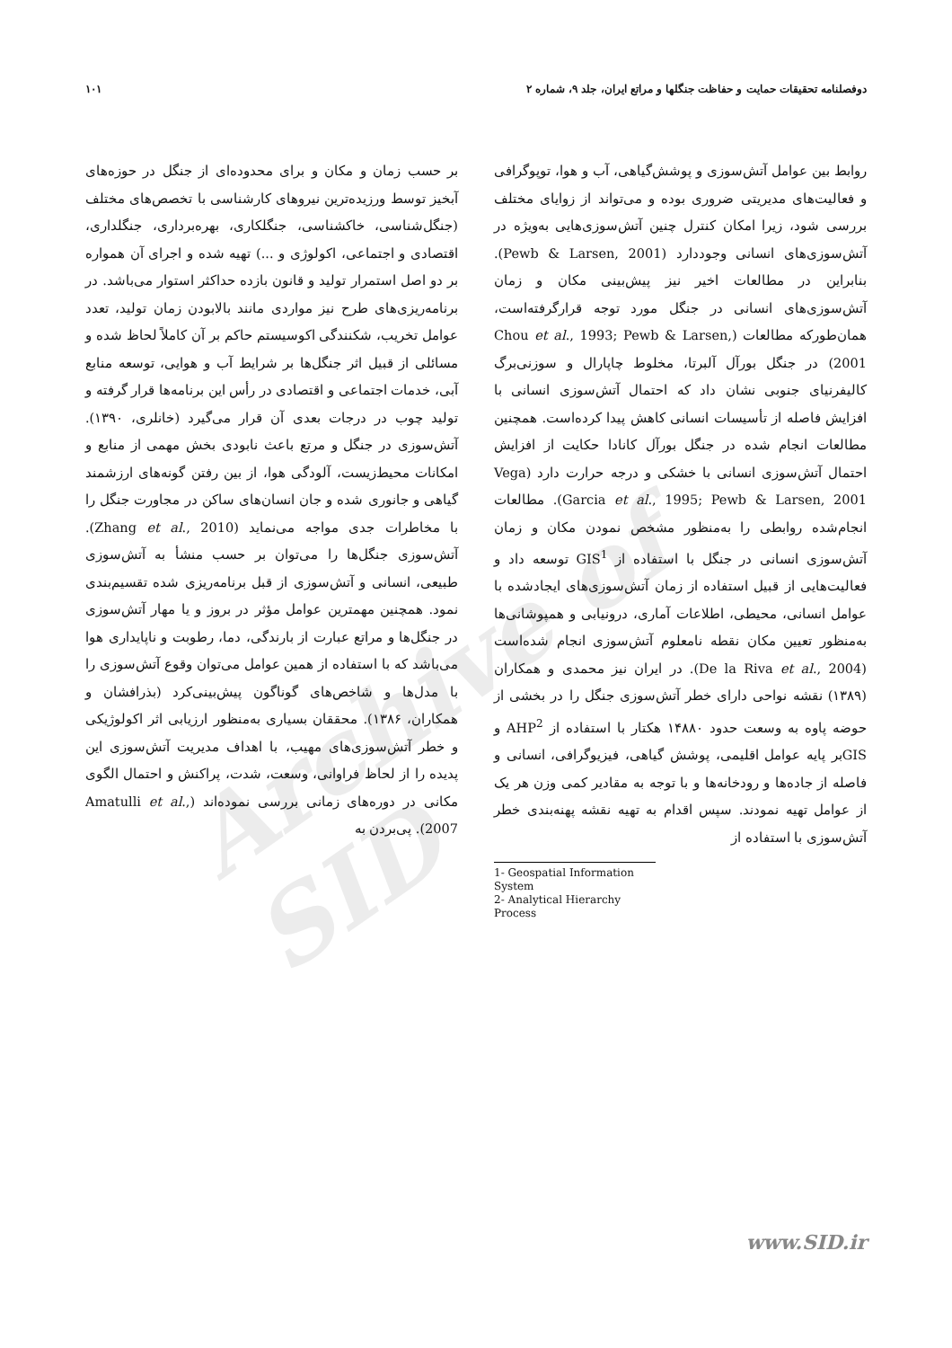دوفصلنامه تحقیقات حمایت و حفاظت جنگلها و مراتع ایران، جلد ۹، شماره ۲ ۱۰۱
Archive of SID
بر حسب زمان و مکان و برای محدوده‌ای از جنگل در حوزه‌های آبخیز توسط ورزیده‌ترین نیروهای کارشناسی با تخصص‌های مختلف (جنگل‌شناسی، خاکشناسی، جنگلکاری، بهره‌برداری، جنگلداری، اقتصادی و اجتماعی، اکولوژی و ...) تهیه شده و اجرای آن همواره بر دو اصل استمرار تولید و قانون بازده حداکثر استوار می‌باشد. در برنامه‌ریزی‌های طرح نیز مواردی مانند بالابودن زمان تولید، تعدد عوامل تخریب، شکنندگی اکوسیستم حاکم بر آن کاملاً لحاظ شده و مسائلی از قبیل اثر جنگل‌ها بر شرایط آب و هوایی، توسعه منابع آبی، خدمات اجتماعی و اقتصادی در رأس این برنامه‌ها قرار گرفته و تولید چوب در درجات بعدی آن قرار می‌گیرد (خانلری، ۱۳۹۰). آتش‌سوزی در جنگل و مرتع باعث نابودی بخش مهمی از منابع و امکانات محیط‌زیست، آلودگی هوا، از بین رفتن گونه‌های ارزشمند گیاهی و جانوری شده و جان انسان‌های ساکن در مجاورت جنگل را با مخاطرات جدی مواجه می‌نماید (Zhang et al., 2010). آتش‌سوزی جنگل‌ها را می‌توان بر حسب منشأ به آتش‌سوزی طبیعی، انسانی و آتش‌سوزی از قبل برنامه‌ریزی شده تقسیم‌بندی نمود. همچنین مهمترین عوامل مؤثر در بروز و یا مهار آتش‌سوزی در جنگل‌ها و مراتع عبارت از بارندگی، دما، رطوبت و ناپایداری هوا می‌باشد که با استفاده از همین عوامل می‌توان وقوع آتش‌سوزی را با مدل‌ها و شاخص‌های گوناگون پیش‌بینی‌کرد (بذرافشان و همکاران، ۱۳۸۶). محققان بسیاری به‌منظور ارزیابی اثر اکولوژیکی و خطر آتش‌سوزی‌های مهیب، با اهداف مدیریت آتش‌سوزی این پدیده را از لحاظ فراوانی، وسعت، شدت، پراکنش و احتمال الگوی مکانی در دوره‌های زمانی بررسی نموده‌اند (Amatulli et al., 2007). پی‌بردن به
روابط بین عوامل آتش‌سوزی و پوشش‌گیاهی، آب و هوا، توپوگرافی و فعالیت‌های مدیریتی ضروری بوده و می‌تواند از زوایای مختلف بررسی شود، زیرا امکان کنترل چنین آتش‌سوزی‌هایی به‌ویژه در آتش‌سوزی‌های انسانی وجوددارد (Pewb & Larsen, 2001). بنابراین در مطالعات اخیر نیز پیش‌بینی مکان و زمان آتش‌سوزی‌های انسانی در جنگل مورد توجه قرارگرفته‌است، همان‌طورکه مطالعات (Chou et al., 1993; Pewb & Larsen, 2001) در جنگل بورآل آلبرتا، مخلوط چاپارال و سوزنی‌برگ کالیفرنیای جنوبی نشان داد که احتمال آتش‌سوزی انسانی با افزایش فاصله از تأسیسات انسانی کاهش پیدا کرده‌است. همچنین مطالعات انجام شده در جنگل بورآل کانادا حکایت از افزایش احتمال آتش‌سوزی انسانی با خشکی و درجه حرارت دارد (Vega Garcia et al., 1995; Pewb & Larsen, 2001). مطالعات انجام‌شده روابطی را به‌منظور مشخص نمودن مکان و زمان آتش‌سوزی انسانی در جنگل با استفاده از GIS<sup>1</sup> توسعه داد و فعالیت‌هایی از قبیل استفاده از زمان آتش‌سوزی‌های ایجادشده با عوامل انسانی، محیطی، اطلاعات آماری، درونیابی و همپوشانی‌ها به‌منظور تعیین مکان نقطه نامعلوم آتش‌سوزی انجام شده‌است (De la Riva et al., 2004). در ایران نیز محمدی و همکاران (۱۳۸۹) نقشه نواحی دارای خطر آتش‌سوزی جنگل را در بخشی از حوضه پاوه به وسعت حدود ۱۴۸۸۰ هکتار با استفاده از AHP<sup>2</sup> و GISبر پایه عوامل اقلیمی، پوشش گیاهی، فیزیوگرافی، انسانی و فاصله از جاده‌ها و رودخانه‌ها و با توجه به مقادیر کمی وزن هر یک از عوامل تهیه نمودند. سپس اقدام به تهیه نقشه پهنه‌بندی خطر آتش‌سوزی با استفاده از
1- Geospatial Information System
2- Analytical Hierarchy Process
www.SID.ir